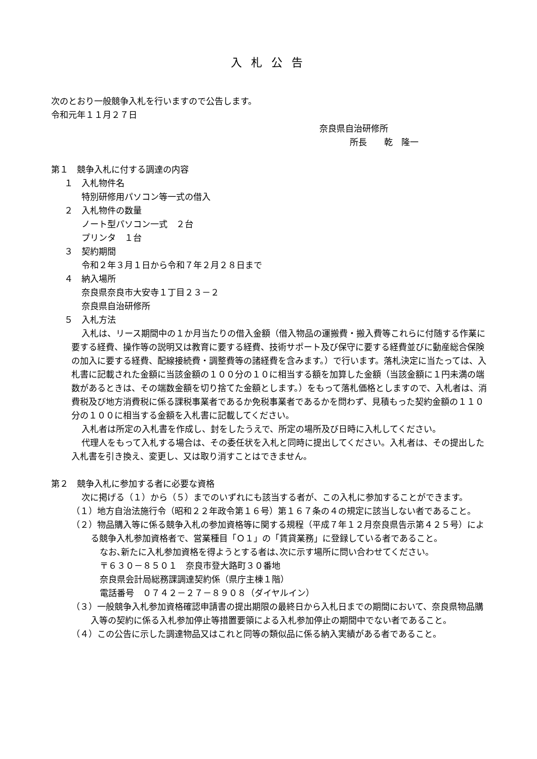入札公告
次のとおり一般競争入札を行いますので公告します。
令和元年１１月２７日
奈良県自治研修所
所長　　乾　隆一
第１　競争入札に付する調達の内容
１　入札物件名
特別研修用パソコン等一式の借入
２　入札物件の数量
ノート型パソコン一式　２台
プリンタ　１台
３　契約期間
令和２年３月１日から令和７年２月２８日まで
４　納入場所
奈良県奈良市大安寺１丁目２３－２
奈良県自治研修所
５　入札方法
入札は、リース期間中の１か月当たりの借入金額（借入物品の運搬費・搬入費等これらに付随する作業に要する経費、操作等の説明又は教育に要する経費、技術サポート及び保守に要する経費並びに動産総合保険の加入に要する経費、配線接続費・調整費等の諸経費を含みます。）で行います。落札決定に当たっては、入札書に記載された金額に当該金額の１００分の１０に相当する額を加算した金額（当該金額に１円未満の端数があるときは、その端数金額を切り捨てた金額とします。）をもって落札価格としますので、入札者は、消費税及び地方消費税に係る課税事業者であるか免税事業者であるかを問わず、見積もった契約金額の１１０分の１００に相当する金額を入札書に記載してください。
入札者は所定の入札書を作成し、封をしたうえで、所定の場所及び日時に入札してください。
代理人をもって入札する場合は、その委任状を入札と同時に提出してください。入札者は、その提出した入札書を引き換え、変更し、又は取り消すことはできません。
第２　競争入札に参加する者に必要な資格
次に掲げる（１）から（５）までのいずれにも該当する者が、この入札に参加することができます。
（１）地方自治法施行令（昭和２２年政令第１６号）第１６７条の４の規定に該当しない者であること。
（２）物品購入等に係る競争入札の参加資格等に関する規程（平成７年１２月奈良県告示第４２５号）による競争入札参加資格者で、営業種目「Ｏ１」の「賃貸業務」に登録している者であること。
なお､新たに入札参加資格を得ようとする者は､次に示す場所に問い合わせてください。
〒６３０－８５０１　奈良市登大路町３０番地
奈良県会計局総務課調達契約係（県庁主棟１階）
電話番号　０７４２－２７－８９０８（ダイヤルイン）
（３）一般競争入札参加資格確認申請書の提出期限の最終日から入札日までの期間において、奈良県物品購入等の契約に係る入札参加停止等措置要領による入札参加停止の期間中でない者であること。
（４）この公告に示した調達物品又はこれと同等の類似品に係る納入実績がある者であること。